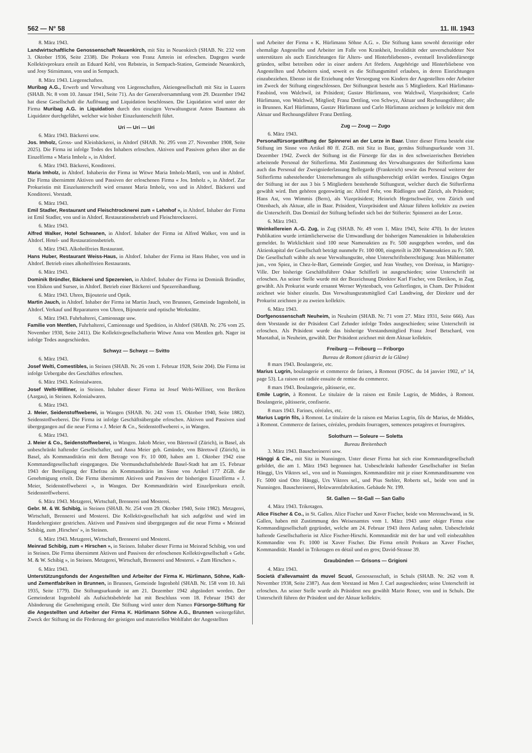562 — N° 58 11. III. 1943
8. März 1943.
Landwirtschaftliche Genossenschaft Neuenkirch, mit Sitz in Neuenkirch (SHAB. Nr. 232 vom 3. Oktober 1936, Seite 2338). Die Prokura von Franz Amrein ist erloschen. Dagegen wurde Kollektivprokura erteilt an Eduard Kehl, von Rebstein, in Sempach-Station, Gemeinde Neuenkirch, und Josy Stirnimann, von und in Sempach.
8. März 1943. Liegenschaften.
Muribag A.G., Erwerb und Verwaltung von Liegenschaften, Aktiengesellschaft mit Sitz in Luzern (SHAB. Nr. 8 vom 10. Januar 1941, Seite 71). An der Generalversammlung vom 29. Dezember 1942 hat diese Gesellschaft die Auflösung und Liquidation beschlossen. Die Liquidation wird unter der Firma Muribag A.G. in Liquidation durch den einzigen Verwaltungsrat Anton Baumann als Liquidator durchgeführt, welcher wie bisher Einzelunterschrift führt.
Uri — Uri — Uri
6. März 1943. Bäckerei usw.
Jos. Imholz, Gross- und Kleinbäckerei, in Altdorf (SHAB. Nr. 295 vom 27. November 1908, Seite 2025). Die Firma ist infolge Todes des Inhabers erloschen. Aktiven und Passiven gehen über an die Einzelfirma « Maria Imholz », in Altdorf.
6. März 1943. Bäckerei, Konditorei.
Maria Imholz, in Altdorf. Inhaberin der Firma ist Witwe Maria Imholz-Mattli, von und in Altdorf. Die Firma übernimmt Aktiven und Passiven der erloschenen Firma « Jos. Imholz », in Altdorf. Zur Prokuristin mit Einzelunterschrift wird ernannt Maria Imholz, von und in Altdorf. Bäckerei und Konditorei. Vorstadt.
6. März 1943.
Emil Stadler, Restaurant und Fleischtrocknerei zum « Lehnhof », in Altdorf. Inhaber der Firma ist Emil Stadler, von und in Altdorf. Restaurationsbetrieb und Fleischtrocknerei.
6. März 1943.
Alfred Walker, Hotel Schwanen, in Altdorf. Inhaber der Firma ist Alfred Walker, von und in Altdorf. Hotel- und Restaurationsbetrieb.
6. März 1943. Alkoholfreies Restaurant.
Hans Huber, Restaurant Weiss-Haus, in Altdorf. Inhaber der Firma ist Hans Huber, von und in Altdorf. Betrieb eines alkoholfreien Restaurants.
6. März 1943.
Dominik Bründler, Bäckerei und Spezereien, in Altdorf. Inhaber der Firma ist Dominik Bründler, von Ebikon und Sursee, in Altdorf. Betrieb einer Bäckerei und Spezereihandlung.
6. März 1943. Uhren, Bijouterie und Optik.
Martin Jauch, in Altdorf. Inhaber der Firma ist Martin Jauch, von Brunnen, Gemeinde Ingenbohl, in Altdorf. Verkauf und Reparaturen von Uhren, Bijouterie und optische Werkstätte.
6. März 1943. Fuhrhalterei, Camionnage usw.
Familie von Mentlen, Fuhrhalterei, Camionnage und Spedition, in Altdorf (SHAB. Nr. 276 vom 25. November 1930, Seite 2411). Die Kollektivgesellschafterin Witwe Anna von Mentlen geb. Nager ist infolge Todes ausgeschieden.
Schwyz — Schwyz — Svitto
6. März 1943.
Josef Welti, Comestibles, in Steinen (SHAB. Nr. 26 vom 1. Februar 1928, Seite 204). Die Firma ist infolge Uebergabe des Geschäftes erloschen.
6. März 1943. Kolonialwaren.
Josef Welti-Williner, in Steinen. Inhaber dieser Firma ist Josef Welti-Williner, von Berikon (Aargau), in Steinen. Kolonialwaren.
6. März 1943.
J. Meier, Seidenstoffweberei, in Wangen (SHAB. Nr. 242 vom 15. Oktober 1940, Seite 1882). Seidenstoffweberei. Die Firma ist infolge Geschäftsübergabe erloschen. Aktiven und Passiven sind übergegangen auf die neue Firma « J. Meier & Co., Seidenstoffweberei », in Wangen.
6. März 1943.
J. Meier & Co., Seidenstoffweberei, in Wangen. Jakob Meier, von Bäretswil (Zürich), in Basel, als unbeschränkt haftender Gesellschafter, und Anna Meier geb. Gmünder, von Bäretswil (Zürich), in Basel, als Kommanditärin mit dem Betrage von Fr. 10 000, haben am 1. Oktober 1942 eine Kommanditgesellschaft eingegangen. Die Vormundschaftsbehörde Basel-Stadt hat am 15. Februar 1943 der Beteiligung der Ehefrau als Kommanditärin im Sinne von Artikel 177 ZGB. die Genehmigung erteilt. Die Firma übernimmt Aktiven und Passiven der bisherigen Einzelfirma « J. Meier, Seidenstoffweberei », in Wangen. Der Kommanditärin wird Einzelprokura erteilt. Seidenstoffweberei.
6. März 1943. Metzgerei, Wirtschaft, Brennerei und Mosterei.
Gebr. M. & W. Schibig, in Steinen (SHAB. Nr. 254 vom 29. Oktober 1940, Seite 1982). Metzgerei, Wirtschaft, Brennerei und Mosterei. Die Kollektivgesellschaft hat sich aufgelöst und wird im Handelsregister gestrichen. Aktiven und Passiven sind übergegangen auf die neue Firma « Meinrad Schibig, zum ‚Hirschen' », in Steinen.
6. März 1943. Metzgerei, Wirtschaft, Brennerei und Mosterei.
Meinrad Schibig, zum « Hirschen », in Steinen. Inhaber dieser Firma ist Meinrad Schibig, von und in Steinen. Die Firma übernimmt Aktiven und Passiven der erloschenen Kollektivgesellschaft « Gebr. M. & W. Schibig », in Steinen. Metzgerei, Wirtschaft, Brennerei und Mosterei. « Zum Hirschen ».
6. März 1943.
Unterstützungsfonds der Angestellten und Arbeiter der Firma K. Hürlimann, Söhne, Kalk- und Zementfabriken in Brunnen, in Brunnen, Gemeinde Ingenbohl (SHAB. Nr. 158 vom 10. Juli 1935, Seite 1779). Die Stiftungsurkunde ist am 21. Dezember 1942 abgeändert worden. Der Gemeinderat Ingenbohl als Aufsichtsbehörde hat mit Beschluss vom 18. Februar 1943 der Abänderung die Genehmigung erteilt. Die Stiftung wird unter dem Namen Fürsorge-Stiftung für die Angestellten und Arbeiter der Firma K. Hürlimann Söhne A.G., Brunnen weitergeführt. Zweck der Stiftung ist die Förderung der geistigen und materiellen Wohlfahrt der Angestellten
und Arbeiter der Firma « K. Hürlimann Söhne A.G. ». Die Stiftung kann sowohl derzeitige oder ehemalige Angestellte und Arbeiter im Falle von Krankheit, Invalidität oder unverschuldeter Not unterstützen als auch Einrichtungen für Alters- und Hinterbliebenen-, eventuell Invalidenfürsorge gründen, selbst betreiben oder in einer andern Art fördern. Angehörige und Hinterbliebene von Angestellten und Arbeitern sind, soweit es die Stiftungsmittel erlauben, in deren Einrichtungen einzubeziehen. Ebenso ist die Erziehung oder Versorgung von Kindern der Angestellten oder Arbeiter im Zweck der Stiftung eingeschlossen. Der Stiftungsrat besteht aus 5 Mitgliedern. Karl Hürlimann-Fassbind, von Walchwil, ist Präsident; Gustav Hürlimann, von Walchwil, Vizepräsident; Carlo Hürlimann, von Walchwil, Mitglied; Franz Dettling, von Schwyz, Aktuar und Rechnungsführer; alle in Brunnen. Karl Hürlimann, Gustav Hürlimann und Carlo Hürlimann zeichnen je kollektiv mit dem Aktuar und Rechnungsführer Franz Dettling.
Zug — Zoug — Zugo
6. März 1943.
Personalfürsorgestiftung der Spinnerei an der Lorze in Baar. Unter dieser Firma besteht eine Stiftung im Sinne von Artikel 80 ff. ZGB. mit Sitz in Baar, gemäss Stiftungsurkunde vom 31. Dezember 1942. Zweck der Stiftung ist die Fürsorge für das in den schweizerischen Betrieben arbeitende Personal der Stifterfirma. Mit Zustimmung des Verwaltungsrates der Stifterfirma kann auch das Personal der Zweigniederlassung Bellegarde (Frankreich) sowie das Personal weiterer der Stifterfirma nahestehender Unternehmungen als stiftungsberechtigt erklärt werden. Einziges Organ der Stiftung ist der aus 3 bis 5 Mitgliedern bestehende Stiftungsrat, welcher durch die Stifterfirma gewählt wird. Ihm gehören gegenwärtig an: Alfred Fehr, von Rüdlingen und Zürich, als Präsident; Hans Ast, von Wimmis (Bern), als Vizepräsident; Heinrich Hegetschweiler, von Zürich und Ottenbach, als Aktuar, alle in Baar. Präsident, Vizepräsident und Aktuar führen kollektiv zu zweien die Unterschrift. Das Domizil der Stiftung befindet sich bei der Stifterin: Spinnerei an der Lorze.
6. März 1943.
Weinkellereien A.-G. Zug, in Zug (SHAB. Nr. 49 vom 1. März 1943, Seite 470). In der letzten Publikation wurde irrtümlicherweise die Umwandlung der bisherigen Namenaktien in Inhaberaktien gemeldet. In Wirklichkeit sind 100 neue Namenaktien zu Fr. 500 ausgegeben worden, und das Aktienkapital der Gesellschaft beträgt nunmehr Fr. 100 000, eingeteilt in 200 Namenaktien zu Fr. 500. Die Gesellschaft wählte als neue Verwaltungsräte, ohne Unterschriftsberechtigung: Jean Mühlematter jun., von Spiez, in Chez-le-Bart, Gemeinde Gorgier, und Jean Veuthey, von Dorénaz, in Martigny-Ville. Der bisherige Geschäftsführer Oskar Schifferli ist ausgeschieden; seine Unterschrift ist erloschen. An seiner Stelle wurde mit der Bezeichnung Direktor Karl Fischer, von Dietikon, in Zug, gewählt. Als Prokurist wurde ernannt Werner Wyttenbach, von Gelterfingen, in Cham. Der Präsident zeichnet wie bisher einzeln. Das Verwaltungsratsmitglied Carl Landtwing, der Direktor und der Prokurist zeichnen je zu zweien kollektiv.
6. März 1943.
Dorfgenossenschaft Neuheim, in Neuheim (SHAB. Nr. 71 vom 27. März 1931, Seite 666). Aus dem Vorstande ist der Präsident Carl Zehnder infolge Todes ausgeschieden; seine Unterschrift ist erloschen. Als Präsident wurde das bisherige Vorstandsmitglied Franz Josef Betschard, von Muotathal, in Neuheim, gewählt. Der Präsident zeichnet mit dem Aktuar kollektiv.
Freiburg — Fribourg — Friborgo
Bureau de Romont (district de la Glâne)
8 mars 1943. Boulangerie, etc.
Marius Lugrin, boulangerie et commerce de farines, à Romont (FOSC. du 14 janvier 1902, n° 14, page 53). La raison est radiée ensuite de remise du commerce.
8 mars 1943. Boulangerie, pâtisserie, etc.
Emile Lugrin, à Romont. Le titulaire de la raison est Emile Lugrin, de Middes, à Romont. Boulangerie, pâtisserie, confiserie.
8 mars 1943. Farines, céréales, etc.
Marius Lugrin fils, à Romont. Le titulaire de la raison est Marius Lugrin, fils de Marius, de Middes, à Romont. Commerce de farines, céréales, produits fourragers, semences potagères et fourragères.
Solothurn — Soleure — Soletta
Bureau Breitenbach
3. März 1943. Bauschreinerei usw.
Hänggi & Cie., mit Sitz in Nunningen. Unter dieser Firma hat sich eine Kommanditgesellschaft gebildet, die am 1. März 1943 begonnen hat. Unbeschränkt haftender Gesellschafter ist Stefan Hänggi, Urs Viktors sel., von und in Nunningen. Kommanditäre mit je einer Kommanditsumme von Fr. 5000 sind Otto Hänggi, Urs Viktors sel., und Pius Stebler, Roberts sel., beide von und in Nunningen. Bauschreinerei, Holzwarenfabrikation. Gebäude Nr. 199.
St. Gallen — St-Gall — San Gallo
4. März 1943. Trikotagen.
Alice Fischer & Co., in St. Gallen. Alice Fischer und Xaver Fischer, beide von Merenschwand, in St. Gallen, haben mit Zustimmung des Weisenamtes vom 1. März 1943 unter obiger Firma eine Kommanditgesellschaft gegründet, welche am 24. Februar 1943 ihren Anfang nahm. Unbeschränkt haftende Gesellschafterin ist Alice Fischer-Hirschi. Kommanditär mit der bar und voll einbezahlten Kommandite von Fr. 1000 ist Xaver Fischer. Die Firma erteilt Prokura an Xaver Fischer, Kommanditär. Handel in Trikotagen en détail und en gros; David-Strasse 39.
Graubünden — Grisons — Grigioni
4. März 1943.
Società d'allevamaint da muvel Scuol, Genossenschaft, in Schuls (SHAB. Nr. 262 vom 8. November 1938, Seite 2387). Aus dem Vorstand ist Men J. Carl ausgeschieden; seine Unterschrift ist erloschen. An seiner Stelle wurde als Präsident neu gewählt Mario Roner, von und in Schuls. Die Unterschrift führen der Präsident und der Aktuar kollektiv.